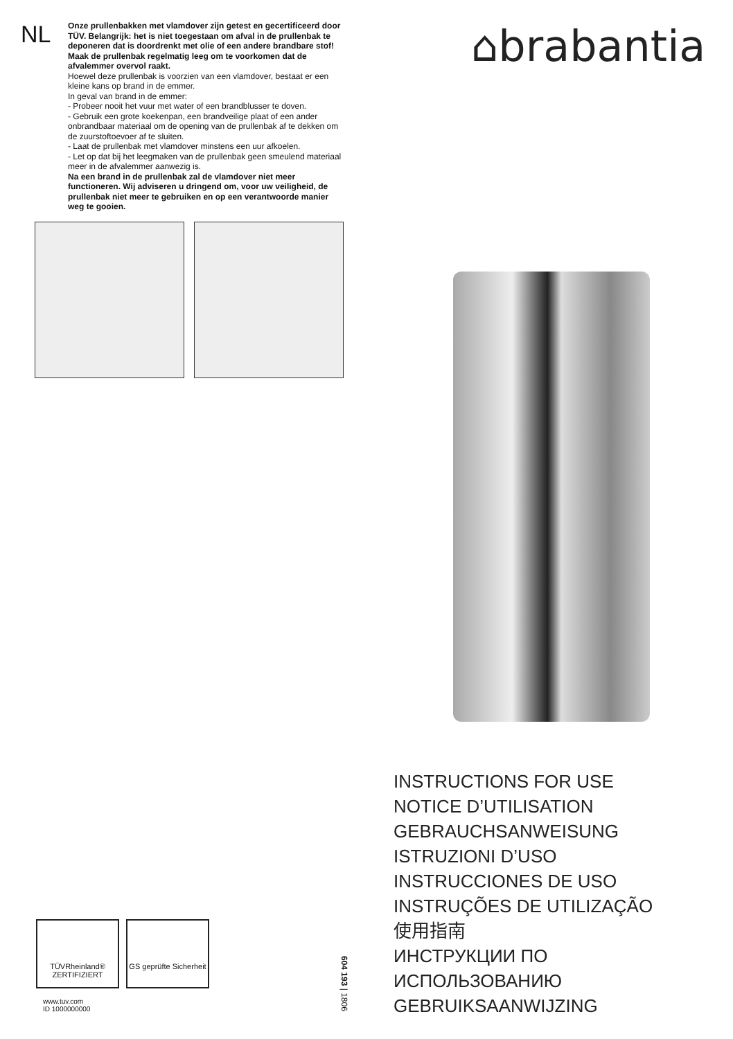NL
Onze prullenbakken met vlamdover zijn getest en gecertificeerd door TÜV. Belangrijk: het is niet toegestaan om afval in de prullenbak te deponeren dat is doordrenkt met olie of een andere brandbare stof! Maak de prullenbak regelmatig leeg om te voorkomen dat de afvalemmer overvol raakt.
Hoewel deze prullenbak is voorzien van een vlamdover, bestaat er een kleine kans op brand in de emmer.
In geval van brand in de emmer:
- Probeer nooit het vuur met water of een brandblusser te doven.
- Gebruik een grote koekenpan, een brandveilige plaat of een ander onbrandbaar materiaal om de opening van de prullenbak af te dekken om de zuurstoftoevoer af te sluiten.
- Laat de prullenbak met vlamdover minstens een uur afkoelen.
- Let op dat bij het leegmaken van de prullenbak geen smeulend materiaal meer in de afvalemmer aanwezig is.
Na een brand in de prullenbak zal de vlamdover niet meer functioneren. Wij adviseren u dringend om, voor uw veiligheid, de prullenbak niet meer te gebruiken en op een verantwoorde manier weg te gooien.
⌂brabantia
INSTRUCTIONS FOR USE
NOTICE D’UTILISATION
GEBRAUCHSANWEISUNG
ISTRUZIONI D’USO
INSTRUCCIONES DE USO
INSTRUÇÕES DE UTILIZAÇÃO
使用指南
ИНСТРУКЦИИ ПО
ИСПОЛЬЗОВАНИЮ
GEBRUIKSAANWIJZING
TÜVRheinland® ZERTIFIZIERT
GS geprüfte Sicherheit
www.tuv.com
ID 1000000000
604 193 | 1806